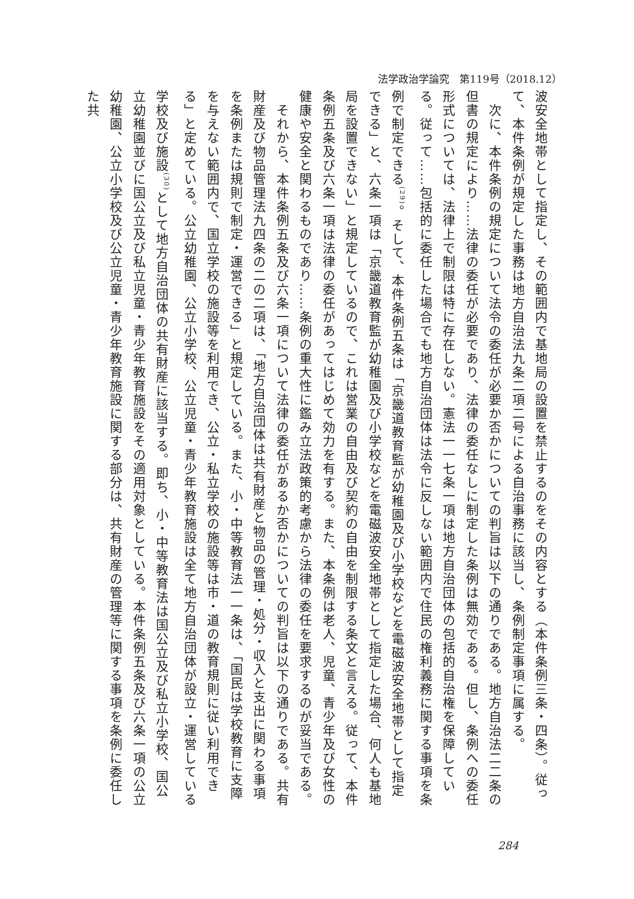法学政治学論究　第119号（2018.12）
波安全地帯として指定し、その範囲内で基地局の設置を禁止するのをその内容とする（本件条例三条・四条）。従って、本件条例が規定した事務は地方自治法九条二項二号による自治事務に該当し、条例制定事項に属する。
　次に、本件条例の規定について法令の委任が必要か否かについての判旨は以下の通りである。地方自治法二二条の但書の規定により……法律の委任が必要であり、法律の委任なしに制定した条例は無効である。但し、条例への委任形式については、法律上で制限は特に存在しない。憲法一一七条一項は地方自治団体の包括的自治権を保障している。従って……包括的に委任した場合でも地方自治団体は法令に反しない範囲内で住民の権利義務に関する事項を条例で制定できる<sup>(29)</sup>。そして、本件条例五条は「京畿道教育監が幼稚園及び小学校などを電磁波安全地帯として指定できる」と、六条一項は「京畿道教育監が幼稚園及び小学校などを電磁波安全地帯として指定した場合、何人も基地局を設置できない」と規定しているので、これは営業の自由及び契約の自由を制限する条文と言える。従って、本件条例五条及び六条一項は法律の委任があってはじめて効力を有する。また、本条例は老人、児童、青少年及び女性の健康や安全と関わるものであり……条例の重大性に鑑み立法政策的考慮から法律の委任を要求するのが妥当である。
　それから、本件条例五条及び六条一項について法律の委任があるか否かについての判旨は以下の通りである。共有財産及び物品管理法九四条の二の二項は、「地方自治団体は共有財産と物品の管理・処分・収入と支出に関わる事項を条例または規則で制定・運営できる」と規定している。また、小・中等教育法一一条は、「国民は学校教育に支障を与えない範囲内で、国立学校の施設等を利用でき、公立・私立学校の施設等は市・道の教育規則に従い利用できる」と定めている。公立幼稚園、公立小学校、公立児童・青少年教育施設は全て地方自治団体が設立・運営している学校及び施設<sup>(30)</sup>として地方自治団体の共有財産に該当する。即ち、小・中等教育法は国公立及び私立小学校、国公立幼稚園並びに国公立及び私立児童・青少年教育施設をその適用対象としている。本件条例五条及び六条一項の公立幼稚園、公立小学校及び公立児童・青少年教育施設に関する部分は、共有財産の管理等に関する事項を条例に委任した共
284